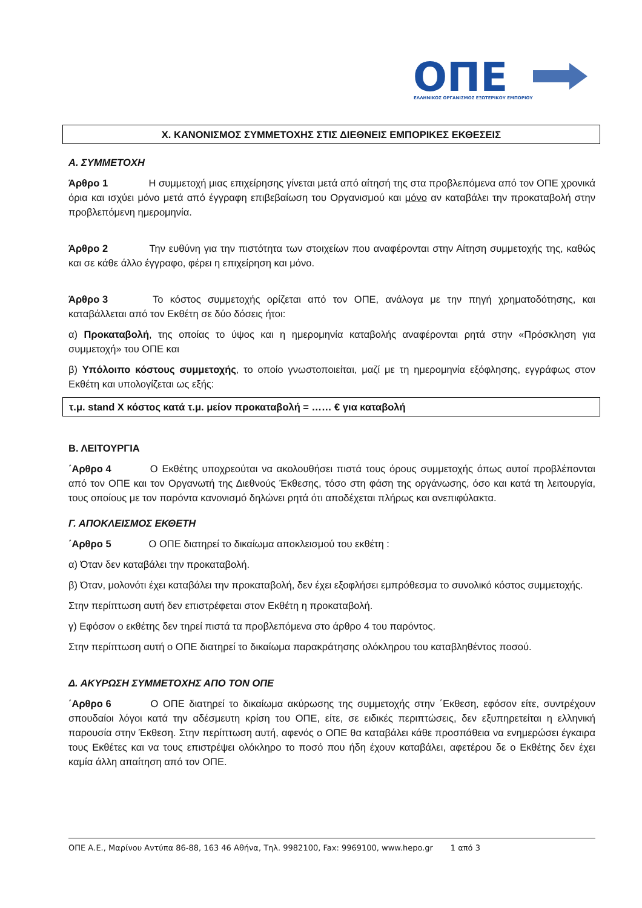ΟΠΕ
ΕΛΛΗΝΙΚΟΣ ΟΡΓΑΝΙΣΜΟΣ ΕΞΩΤΕΡΙΚΟΥ ΕΜΠΟΡΙΟΥ
Χ. ΚΑΝΟΝΙΣΜΟΣ ΣΥΜΜΕΤΟΧΗΣ ΣΤΙΣ ΔΙΕΘΝΕΙΣ ΕΜΠΟΡΙΚΕΣ ΕΚΘΕΣΕΙΣ
Α. ΣΥΜΜΕΤΟΧΗ
Άρθρο 1 Η συμμετοχή μιας επιχείρησης γίνεται μετά από αίτησή της στα προβλεπόμενα από τον ΟΠΕ χρονικά όρια και ισχύει μόνο μετά από έγγραφη επιβεβαίωση του Οργανισμού και μόνο αν καταβάλει την προκαταβολή στην προβλεπόμενη ημερομηνία.
Άρθρο 2 Την ευθύνη για την πιστότητα των στοιχείων που αναφέρονται στην Αίτηση συμμετοχής της, καθώς και σε κάθε άλλο έγγραφο, φέρει η επιχείρηση και μόνο.
Άρθρο 3 Το κόστος συμμετοχής ορίζεται από τον ΟΠΕ, ανάλογα με την πηγή χρηματοδότησης, και καταβάλλεται από τον Εκθέτη σε δύο δόσεις ήτοι:
α) Προκαταβολή, της οποίας το ύψος και η ημερομηνία καταβολής αναφέρονται ρητά στην «Πρόσκληση για συμμετοχή» του ΟΠΕ και
β) Υπόλοιπο κόστους συμμετοχής, το οποίο γνωστοποιείται, μαζί με τη ημερομηνία εξόφλησης, εγγράφως στον Εκθέτη και υπολογίζεται ως εξής:
τ.μ. stand Χ κόστος κατά τ.μ. μείον προκαταβολή = …… € για καταβολή
Β. ΛΕΙΤΟΥΡΓΙΑ
΄Αρθρο 4 Ο Εκθέτης υποχρεούται να ακολουθήσει πιστά τους όρους συμμετοχής όπως αυτοί προβλέπονται από τον ΟΠΕ και τον Οργανωτή της Διεθνούς Έκθεσης, τόσο στη φάση της οργάνωσης, όσο και κατά τη λειτουργία, τους οποίους με τον παρόντα κανονισμό δηλώνει ρητά ότι αποδέχεται πλήρως και ανεπιφύλακτα.
Γ. ΑΠΟΚΛΕΙΣΜΟΣ ΕΚΘΕΤΗ
΄Αρθρο 5 Ο ΟΠΕ διατηρεί το δικαίωμα αποκλεισμού του εκθέτη :
α) Όταν δεν καταβάλει την προκαταβολή.
β) Όταν, μολονότι έχει καταβάλει την προκαταβολή, δεν έχει εξοφλήσει εμπρόθεσμα το συνολικό κόστος συμμετοχής.
Στην περίπτωση αυτή δεν επιστρέφεται στον Εκθέτη η προκαταβολή.
γ) Εφόσον ο εκθέτης δεν τηρεί πιστά τα προβλεπόμενα στο άρθρο 4 του παρόντος.
Στην περίπτωση αυτή ο ΟΠΕ διατηρεί το δικαίωμα παρακράτησης ολόκληρου του καταβληθέντος ποσού.
Δ. ΑΚΥΡΩΣΗ ΣΥΜΜΕΤΟΧΗΣ ΑΠΟ ΤΟΝ ΟΠΕ
΄Αρθρο 6 Ο ΟΠΕ διατηρεί το δικαίωμα ακύρωσης της συμμετοχής στην ΄Εκθεση, εφόσον είτε, συντρέχουν σπουδαίοι λόγοι κατά την αδέσμευτη κρίση του ΟΠΕ, είτε, σε ειδικές περιπτώσεις, δεν εξυπηρετείται η ελληνική παρουσία στην Έκθεση. Στην περίπτωση αυτή, αφενός ο ΟΠΕ θα καταβάλει κάθε προσπάθεια να ενημερώσει έγκαιρα τους Εκθέτες και να τους επιστρέψει ολόκληρο το ποσό που ήδη έχουν καταβάλει, αφετέρου δε ο Εκθέτης δεν έχει καμία άλλη απαίτηση από τον ΟΠΕ.
ΟΠΕ Α.Ε., Μαρίνου Αντύπα 86-88, 163 46 Αθήνα, Τηλ. 9982100, Fax: 9969100, www.hepo.gr 1 από 3